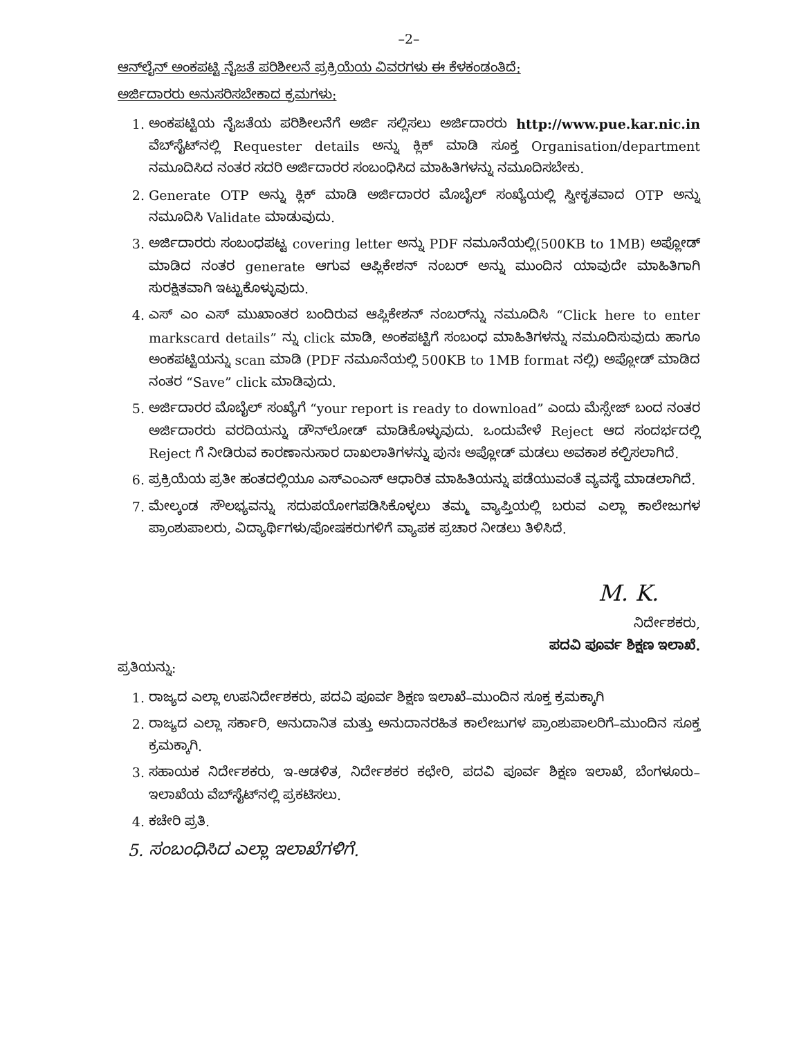–2–
ಆನ್‌ಲೈನ್ ಅಂಕಪಟ್ಟಿ ನೈಜತೆ ಪರಿಶೀಲನೆ ಪ್ರಕ್ರಿಯೆಯ ವಿವರಗಳು ಈ ಕೆಳಕಂಡಂತಿದೆ:
ಅರ್ಜಿದಾರರು ಅನುಸರಿಸಬೇಕಾದ ಕ್ರಮಗಳು:
1. ಅಂಕಪಟ್ಟಿಯ ನೈಜತೆಯ ಪರಿಶೀಲನೆಗೆ ಅರ್ಜಿ ಸಲ್ಲಿಸಲು ಅರ್ಜಿದಾರರು http://www.pue.kar.nic.in ವೆಬ್‌ಸೈಟ್‌ನಲ್ಲಿ Requester details ಅನ್ನು ಕ್ಲಿಕ್ ಮಾಡಿ ಸೂಕ್ತ Organisation/department ನಮೂದಿಸಿದ ನಂತರ ಸದರಿ ಅರ್ಜಿದಾರರ ಸಂಬಂಧಿಸಿದ ಮಾಹಿತಿಗಳನ್ನು ನಮೂದಿಸಬೇಕು.
2. Generate OTP ಅನ್ನು ಕ್ಲಿಕ್ ಮಾಡಿ ಅರ್ಜಿದಾರರ ಮೊಬೈಲ್ ಸಂಖ್ಯೆಯಲ್ಲಿ ಸ್ವೀಕೃತವಾದ OTP ಅನ್ನು ನಮೂದಿಸಿ Validate ಮಾಡುವುದು.
3. ಅರ್ಜಿದಾರರು ಸಂಬಂಧಪಟ್ಟ covering letter ಅನ್ನು PDF ನಮೂನೆಯಲ್ಲಿ(500KB to 1MB) ಅಪ್ಲೋಡ್ ಮಾಡಿದ ನಂತರ generate ಆಗುವ ಆಪ್ಲಿಕೇಶನ್ ನಂಬರ್ ಅನ್ನು ಮುಂದಿನ ಯಾವುದೇ ಮಾಹಿತಿಗಾಗಿ ಸುರಕ್ಷಿತವಾಗಿ ಇಟ್ಟುಕೊಳ್ಳುವುದು.
4. ಎಸ್ ಎಂ ಎಸ್ ಮುಖಾಂತರ ಬಂದಿರುವ ಆಪ್ಲಿಕೇಶನ್ ನಂಬರ್‌ನ್ನು ನಮೂದಿಸಿ “Click here to enter markscard details” ನ್ನು click ಮಾಡಿ, ಅಂಕಪಟ್ಟಿಗೆ ಸಂಬಂಧ ಮಾಹಿತಿಗಳನ್ನು ನಮೂದಿಸುವುದು ಹಾಗೂ ಅಂಕಪಟ್ಟಿಯನ್ನು scan ಮಾಡಿ (PDF ನಮೂನೆಯಲ್ಲಿ 500KB to 1MB format ನಲ್ಲಿ) ಅಪ್ಲೋಡ್ ಮಾಡಿದ ನಂತರ “Save” click ಮಾಡಿವುದು.
5. ಅರ್ಜಿದಾರರ ಮೊಬೈಲ್ ಸಂಖ್ಯೆಗೆ “your report is ready to download” ಎಂದು ಮೆಸ್ಸೇಜ್ ಬಂದ ನಂತರ ಅರ್ಜಿದಾರರು ವರದಿಯನ್ನು ಡೌನ್‌ಲೋಡ್ ಮಾಡಿಕೊಳ್ಳುವುದು. ಒಂದುವೇಳೆ Reject ಆದ ಸಂದರ್ಭದಲ್ಲಿ Reject ಗೆ ನೀಡಿರುವ ಕಾರಣಾನುಸಾರ ದಾಖಲಾತಿಗಳನ್ನು ಪುನಃ ಅಪ್ಲೋಡ್ ಮಡಲು ಅವಕಾಶ ಕಲ್ಪಿಸಲಾಗಿದೆ.
6. ಪ್ರಕ್ರಿಯೆಯ ಪ್ರತೀ ಹಂತದಲ್ಲಿಯೂ ಎಸ್‌ಎಂಎಸ್ ಆಧಾರಿತ ಮಾಹಿತಿಯನ್ನು ಪಡೆಯುವಂತೆ ವ್ಯವಸ್ಥೆ ಮಾಡಲಾಗಿದೆ.
7. ಮೇಲ್ಕಂಡ ಸೌಲಭ್ಯವನ್ನು ಸದುಪಯೋಗಪಡಿಸಿಕೊಳ್ಳಲು ತಮ್ಮ ವ್ಯಾಪ್ತಿಯಲ್ಲಿ ಬರುವ ಎಲ್ಲಾ ಕಾಲೇಜುಗಳ ಪ್ರಾಂಶುಪಾಲರು, ವಿದ್ಯಾರ್ಥಿಗಳು/ಪೋಷಕರುಗಳಿಗೆ ವ್ಯಾಪಕ ಪ್ರಚಾರ ನೀಡಲು ತಿಳಿಸಿದೆ.
M. K.
ನಿರ್ದೇಶಕರು,
ಪದವಿ ಪೂರ್ವ ಶಿಕ್ಷಣ ಇಲಾಖೆ.
ಪ್ರತಿಯನ್ನು:
1. ರಾಜ್ಯದ ಎಲ್ಲಾ ಉಪನಿರ್ದೇಶಕರು, ಪದವಿ ಪೂರ್ವ ಶಿಕ್ಷಣ ಇಲಾಖೆ–ಮುಂದಿನ ಸೂಕ್ತ ಕ್ರಮಕ್ಕಾಗಿ
2. ರಾಜ್ಯದ ಎಲ್ಲಾ ಸರ್ಕಾರಿ, ಅನುದಾನಿತ ಮತ್ತು ಅನುದಾನರಹಿತ ಕಾಲೇಜುಗಳ ಪ್ರಾಂಶುಪಾಲರಿಗೆ–ಮುಂದಿನ ಸೂಕ್ತ ಕ್ರಮಕ್ಕಾಗಿ.
3. ಸಹಾಯಕ ನಿರ್ದೇಶಕರು, ಇ-ಆಡಳಿತ, ನಿರ್ದೇಶಕರ ಕಛೇರಿ, ಪದವಿ ಪೂರ್ವ ಶಿಕ್ಷಣ ಇಲಾಖೆ, ಬೆಂಗಳೂರು– ಇಲಾಖೆಯ ವೆಬ್‌ಸೈಟ್‌ನಲ್ಲಿ ಪ್ರಕಟಿಸಲು.
4. ಕಚೇರಿ ಪ್ರತಿ.
5. ಸಂಬಂಧಿಸಿದ ಎಲ್ಲಾ ಇಲಾಖೆಗಳಿಗೆ.